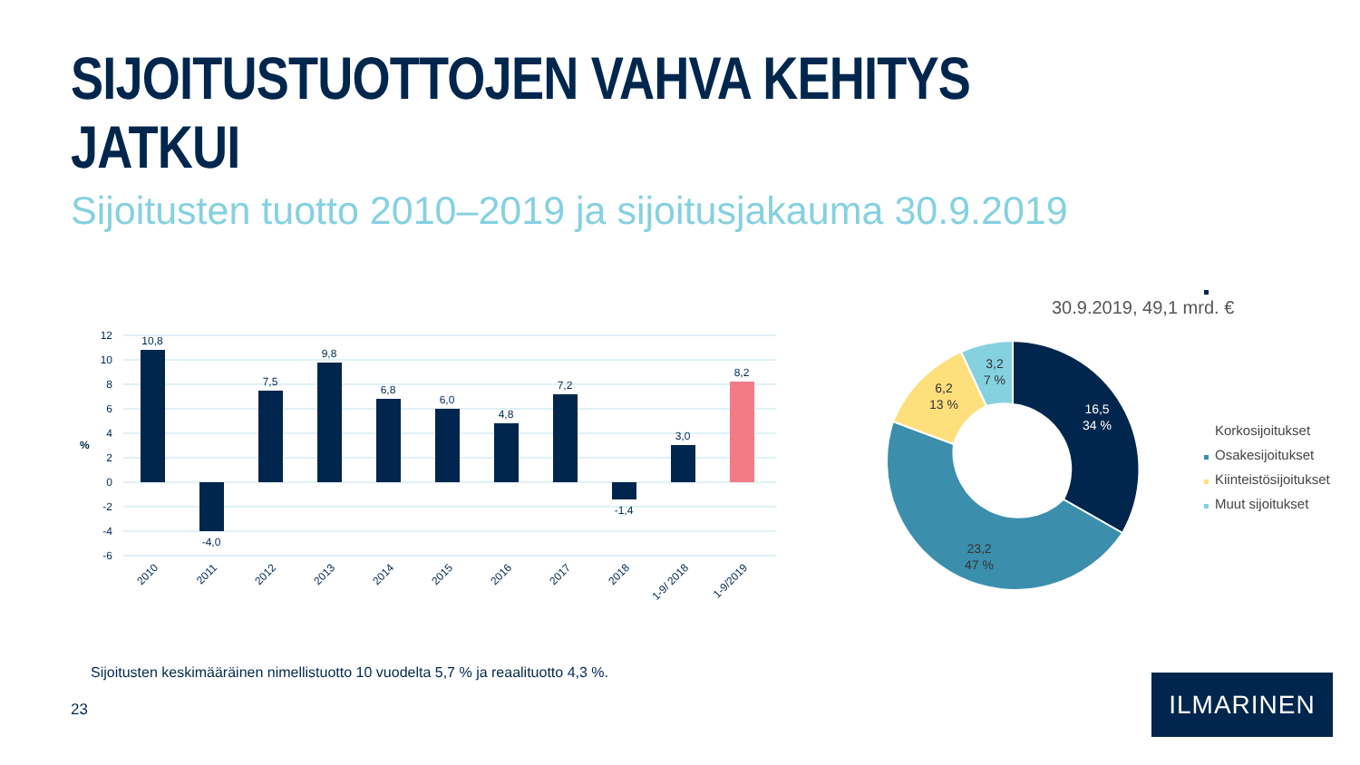SIJOITUSTUOTTOJEN VAHVA KEHITYS JATKUI
Sijoitusten tuotto 2010–2019 ja sijoitusjakauma 30.9.2019
12
10
8
6
4
2
0
-2
-4
-6
%
10,8
-4,0
7,5
9,8
6,8
6,0
4,8
7,2
-1,4
3,0
8,2
2010
2011
2012
2013
2014
2015
2016
2017
2018
1-9/ 2018
1-9/2019
30.9.2019, 49,1 mrd. €
16,5
34 %
23,2
47 %
6,2
13 %
3,2
7 %
Korkosijoitukset
Osakesijoitukset
Kiinteistösijoitukset
Muut sijoitukset
Sijoitusten keskimääräinen nimellistuotto 10 vuodelta 5,7 % ja reaalituotto 4,3 %.
23
ILMARINEN